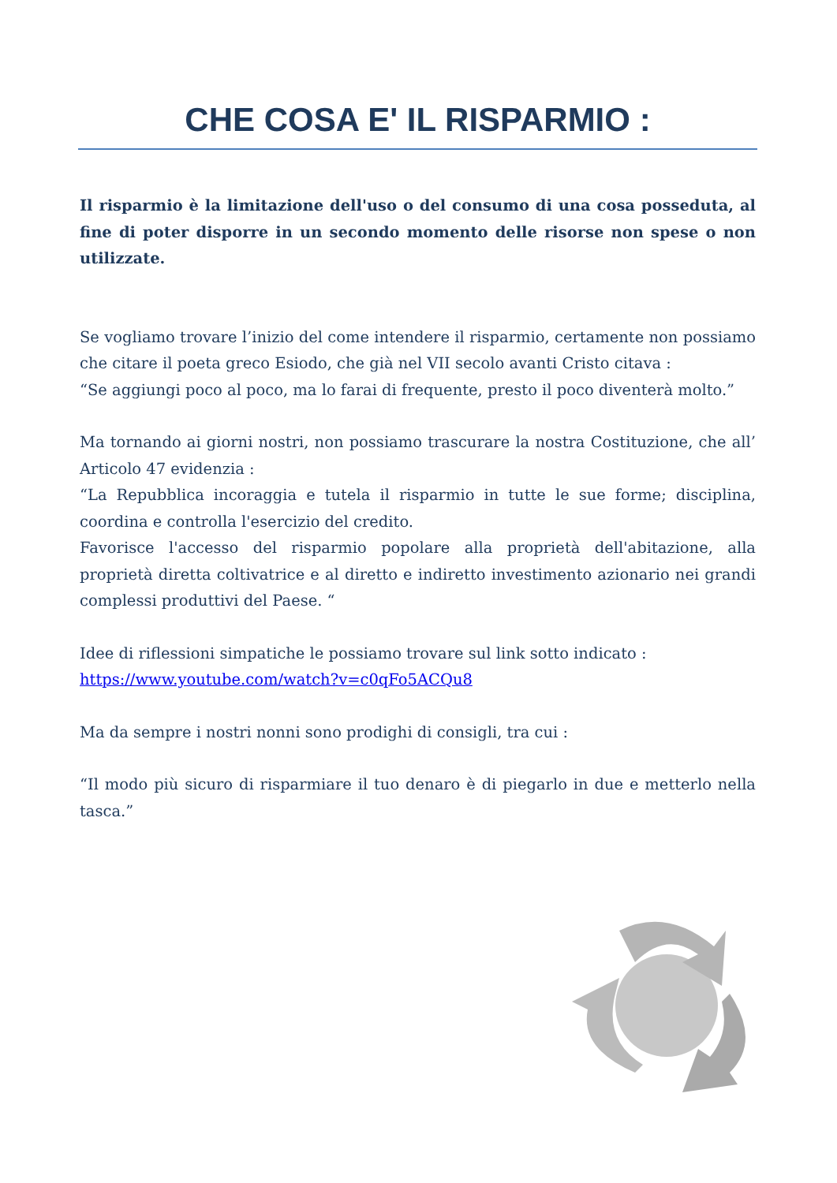CHE COSA E' IL RISPARMIO :
Il risparmio è la limitazione dell'uso o del consumo di una cosa posseduta, al fine di poter disporre in un secondo momento delle risorse non spese o non utilizzate.
Se vogliamo trovare l’inizio del come intendere il risparmio, certamente non possiamo che citare il poeta greco Esiodo, che già nel VII secolo avanti Cristo citava :
“Se aggiungi poco al poco, ma lo farai di frequente, presto il poco diventerà molto.”
Ma tornando ai giorni nostri, non possiamo trascurare la nostra Costituzione, che all’ Articolo 47 evidenzia :
“La Repubblica incoraggia e tutela il risparmio in tutte le sue forme; disciplina, coordina e controlla l'esercizio del credito.
Favorisce l'accesso del risparmio popolare alla proprietà dell'abitazione, alla proprietà diretta coltivatrice e al diretto e indiretto investimento azionario nei grandi complessi produttivi del Paese. “
Idee di riflessioni simpatiche le possiamo trovare sul link sotto indicato :
https://www.youtube.com/watch?v=c0qFo5ACQu8
Ma da sempre i nostri nonni sono prodighi di consigli, tra cui :
“Il modo più sicuro di risparmiare il tuo denaro è di piegarlo in due e metterlo nella tasca.”